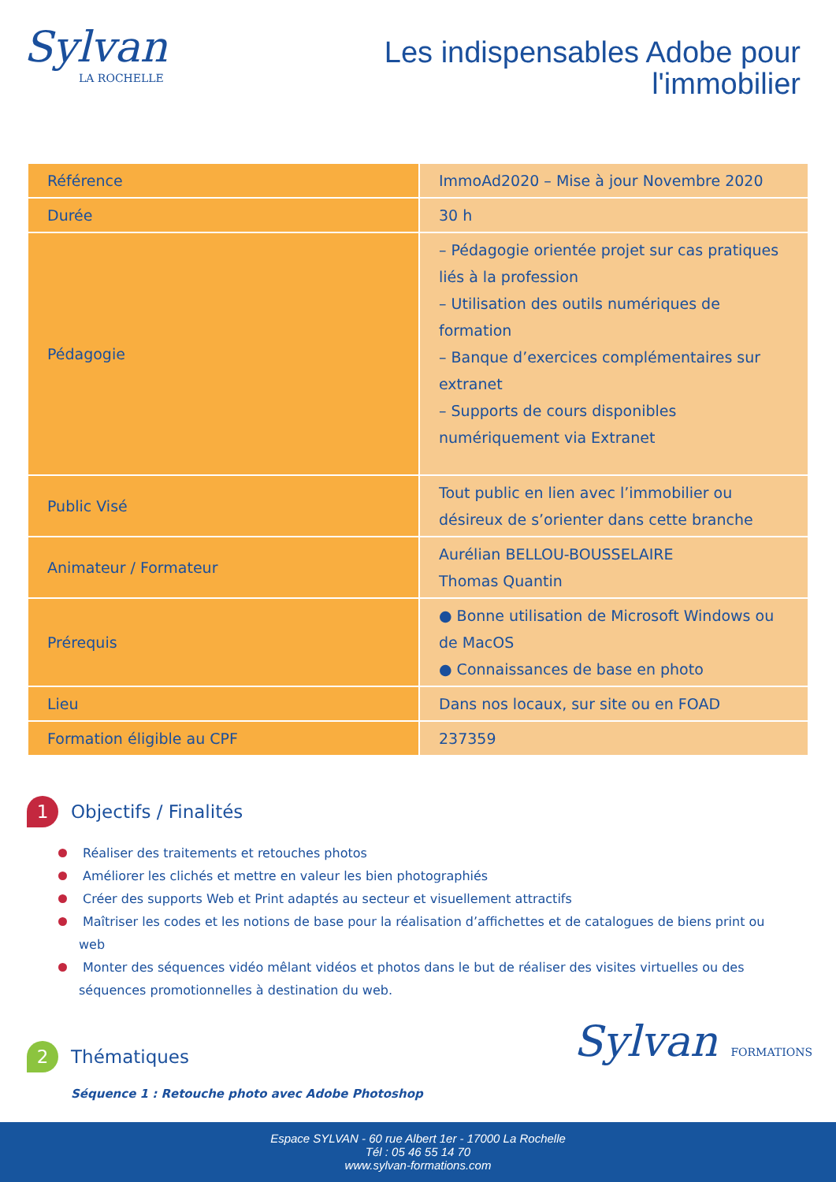Sylvan
LA ROCHELLE
Les indispensables Adobe pour
l'immobilier
| Référence | ImmoAd2020 – Mise à jour Novembre 2020 |
| Durée | 30 h |
| Pédagogie | – Pédagogie orientée projet sur cas pratiques liés à la profession – Utilisation des outils numériques de formation – Banque d’exercices complémentaires sur extranet – Supports de cours disponibles numériquement via Extranet |
| Public Visé | Tout public en lien avec l’immobilier ou désireux de s’orienter dans cette branche |
| Animateur / Formateur | Aurélian BELLOU-BOUSSELAIRE Thomas Quantin |
| Prérequis | ● Bonne utilisation de Microsoft Windows ou de MacOS ● Connaissances de base en photo |
| Lieu | Dans nos locaux, sur site ou en FOAD |
| Formation éligible au CPF | 237359 |
1 Objectifs / Finalités
Réaliser des traitements et retouches photos
Améliorer les clichés et mettre en valeur les bien photographiés
Créer des supports Web et Print adaptés au secteur et visuellement attractifs
Maîtriser les codes et les notions de base pour la réalisation d’affichettes et de catalogues de biens print ou web
Monter des séquences vidéo mêlant vidéos et photos dans le but de réaliser des visites virtuelles ou des séquences promotionnelles à destination du web.
2 Thématiques
Séquence 1 : Retouche photo avec Adobe Photoshop
Sylvan FORMATIONS
Espace SYLVAN - 60 rue Albert 1er - 17000 La Rochelle
Tél : 05 46 55 14 70
www.sylvan-formations.com